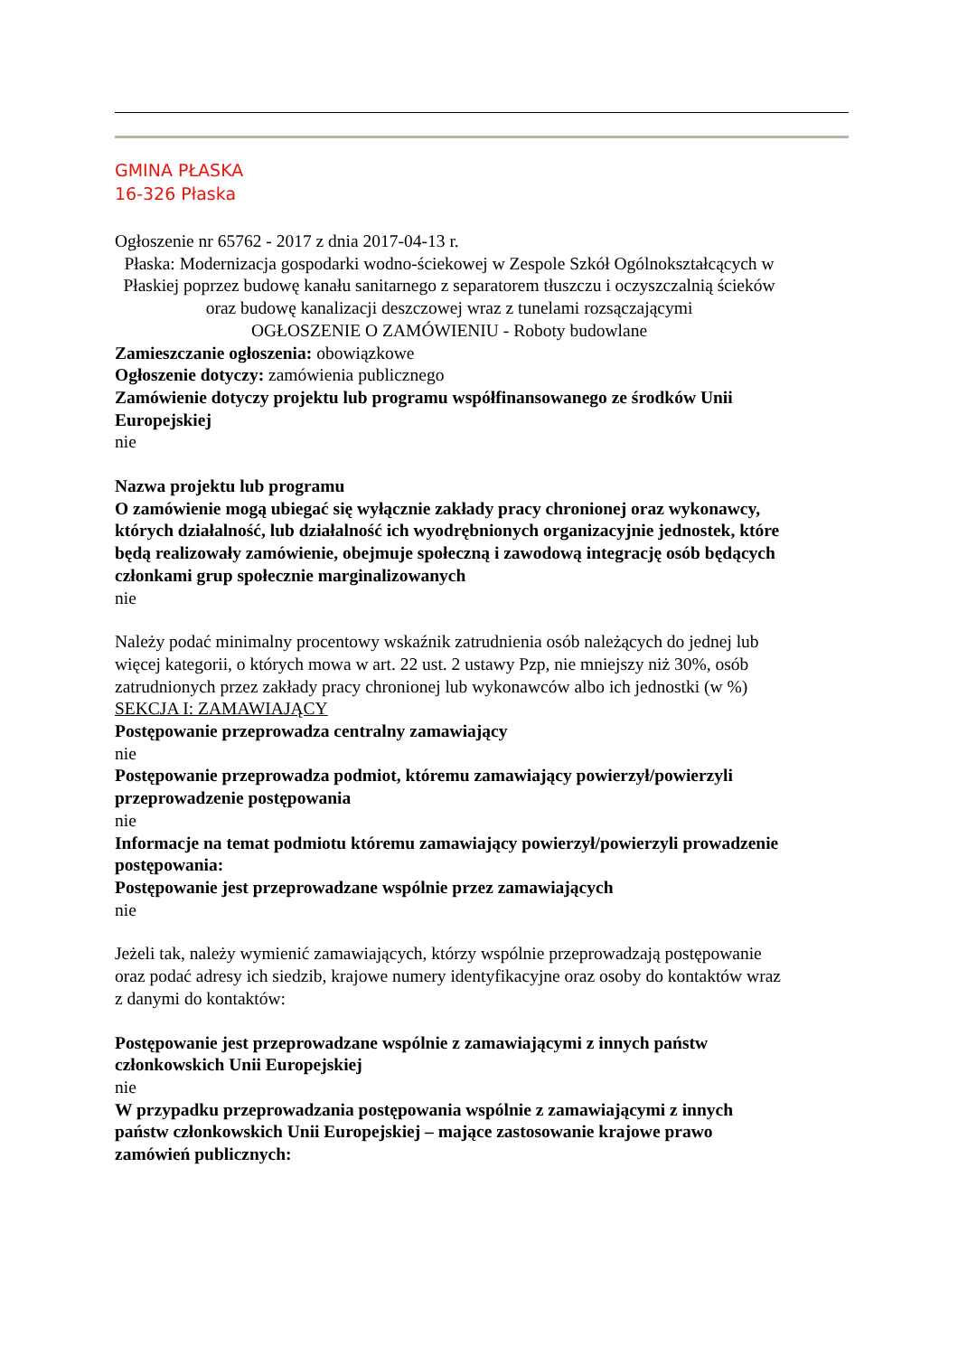GMINA PŁASKA
16-326 Płaska
Ogłoszenie nr 65762 - 2017 z dnia 2017-04-13 r.
Płaska: Modernizacja gospodarki wodno-ściekowej w Zespole Szkół Ogólnokształcących w Płaskiej poprzez budowę kanału sanitarnego z separatorem tłuszczu i oczyszczalnią ścieków oraz budowę kanalizacji deszczowej wraz z tunelami rozsączającymi
OGŁOSZENIE O ZAMÓWIENIU - Roboty budowlane
Zamieszczanie ogłoszenia: obowiązkowe
Ogłoszenie dotyczy: zamówienia publicznego
Zamówienie dotyczy projektu lub programu współfinansowanego ze środków Unii Europejskiej
nie
Nazwa projektu lub programu
O zamówienie mogą ubiegać się wyłącznie zakłady pracy chronionej oraz wykonawcy, których działalność, lub działalność ich wyodrębnionych organizacyjnie jednostek, które będą realizowały zamówienie, obejmuje społeczną i zawodową integrację osób będących członkami grup społecznie marginalizowanych
nie
Należy podać minimalny procentowy wskaźnik zatrudnienia osób należących do jednej lub więcej kategorii, o których mowa w art. 22 ust. 2 ustawy Pzp, nie mniejszy niż 30%, osób zatrudnionych przez zakłady pracy chronionej lub wykonawców albo ich jednostki (w %)
SEKCJA I: ZAMAWIAJĄCY
Postępowanie przeprowadza centralny zamawiający
nie
Postępowanie przeprowadza podmiot, któremu zamawiający powierzył/powierzyli przeprowadzenie postępowania
nie
Informacje na temat podmiotu któremu zamawiający powierzył/powierzyli prowadzenie postępowania:
Postępowanie jest przeprowadzane wspólnie przez zamawiających
nie
Jeżeli tak, należy wymienić zamawiających, którzy wspólnie przeprowadzają postępowanie oraz podać adresy ich siedzib, krajowe numery identyfikacyjne oraz osoby do kontaktów wraz z danymi do kontaktów:
Postępowanie jest przeprowadzane wspólnie z zamawiającymi z innych państw członkowskich Unii Europejskiej
nie
W przypadku przeprowadzania postępowania wspólnie z zamawiającymi z innych państw członkowskich Unii Europejskiej – mające zastosowanie krajowe prawo zamówień publicznych: